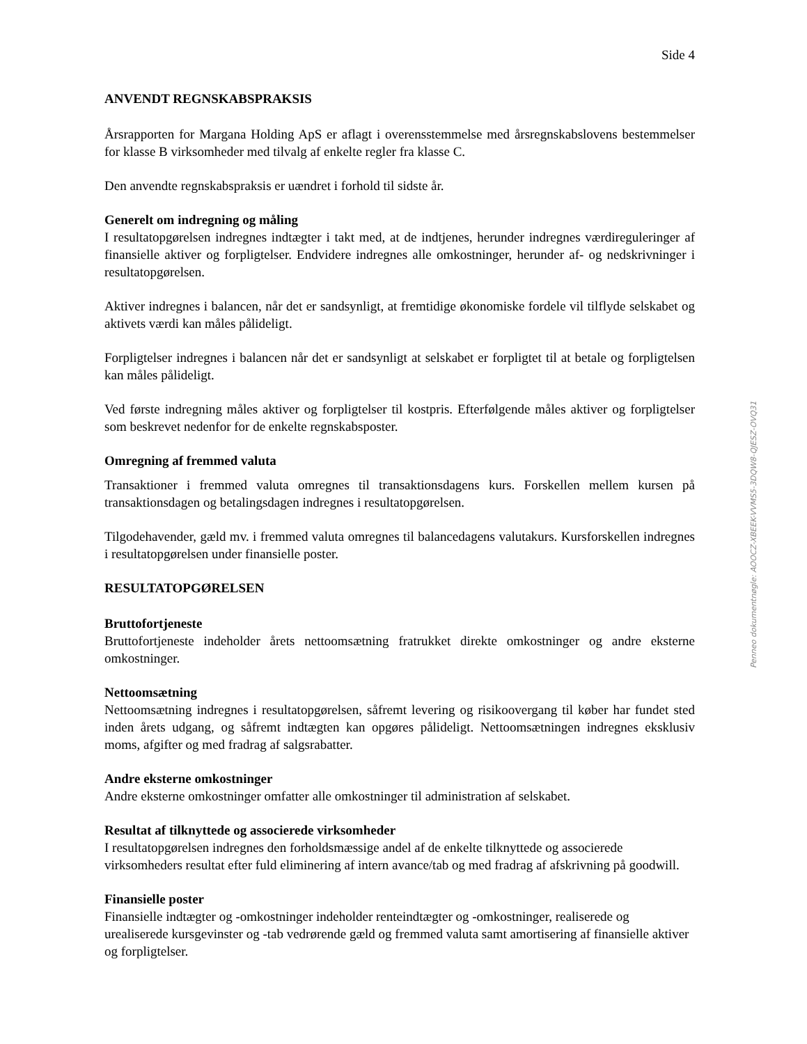Side 4
ANVENDT REGNSKABSPRAKSIS
Årsrapporten for Margana Holding ApS er aflagt i overensstemmelse med årsregnskabslovens bestemmelser for klasse B virksomheder med tilvalg af enkelte regler fra klasse C.
Den anvendte regnskabspraksis er uændret i forhold til sidste år.
Generelt om indregning og måling
I resultatopgørelsen indregnes indtægter i takt med, at de indtjenes, herunder indregnes værdireguleringer af finansielle aktiver og forpligtelser. Endvidere indregnes alle omkostninger, herunder af- og nedskrivninger i resultatopgørelsen.
Aktiver indregnes i balancen, når det er sandsynligt, at fremtidige økonomiske fordele vil tilflyde selskabet og aktivets værdi kan måles pålideligt.
Forpligtelser indregnes i balancen når det er sandsynligt at selskabet er forpligtet til at betale og forpligtelsen kan måles pålideligt.
Ved første indregning måles aktiver og forpligtelser til kostpris. Efterfølgende måles aktiver og forpligtelser som beskrevet nedenfor for de enkelte regnskabsposter.
Omregning af fremmed valuta
Transaktioner i fremmed valuta omregnes til transaktionsdagens kurs. Forskellen mellem kursen på transaktionsdagen og betalingsdagen indregnes i resultatopgørelsen.
Tilgodehavender, gæld mv. i fremmed valuta omregnes til balancedagens valutakurs. Kursforskellen indregnes i resultatopgørelsen under finansielle poster.
RESULTATOPGØRELSEN
Bruttofortjeneste
Bruttofortjeneste indeholder årets nettoomsætning fratrukket direkte omkostninger og andre eksterne omkostninger.
Nettoomsætning
Nettoomsætning indregnes i resultatopgørelsen, såfremt levering og risikoovergang til køber har fundet sted inden årets udgang, og såfremt indtægten kan opgøres pålideligt. Nettoomsætningen indregnes eksklusiv moms, afgifter og med fradrag af salgsrabatter.
Andre eksterne omkostninger
Andre eksterne omkostninger omfatter alle omkostninger til administration af selskabet.
Resultat af tilknyttede og associerede virksomheder
I resultatopgørelsen indregnes den forholdsmæssige andel af de enkelte tilknyttede og associerede virksomheders resultat efter fuld eliminering af intern avance/tab og med fradrag af afskrivning på goodwill.
Finansielle poster
Finansielle indtægter og -omkostninger indeholder renteindtægter og -omkostninger, realiserede og urealiserede kursgevinster og -tab vedrørende gæld og fremmed valuta samt amortisering af finansielle aktiver og forpligtelser.
Penneo dokumentnøgle: AOOCZ-XBEEK-VVMS5-3DQW8-QJESZ-OVQ31